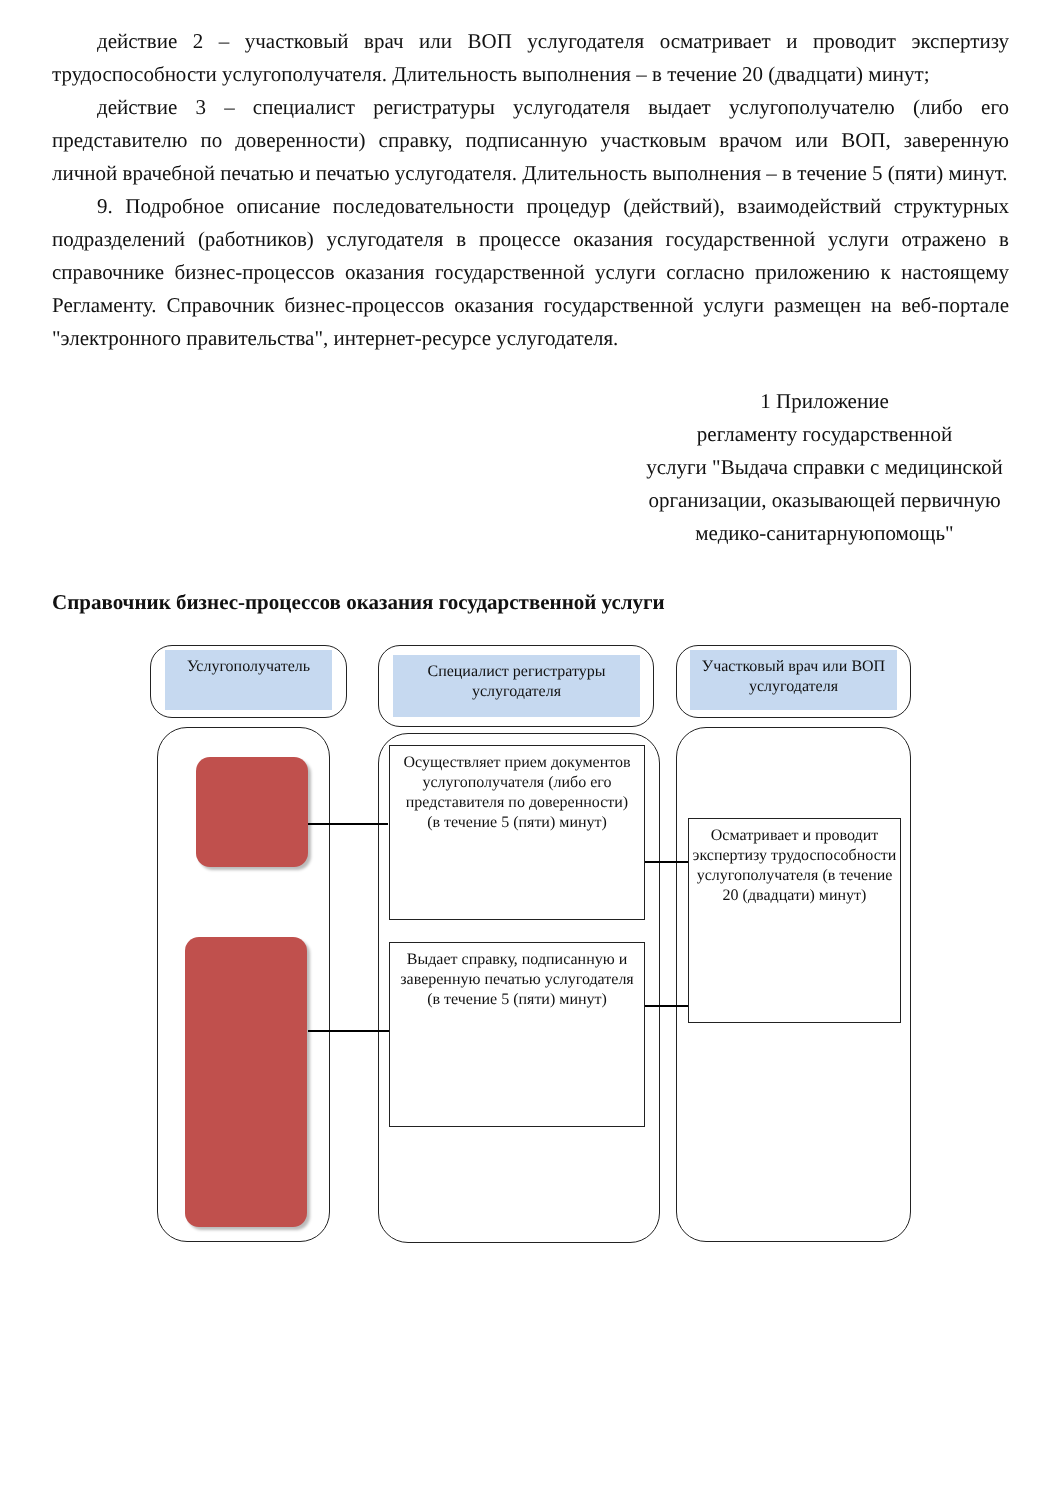действие 2 – участковый врач или ВОП услугодателя осматривает и проводит экспертизу трудоспособности услугополучателя. Длительность выполнения – в течение 20 (двадцати) минут;
действие 3 – специалист регистратуры услугодателя выдает услугополучателю (либо его представителю по доверенности) справку, подписанную участковым врачом или ВОП, заверенную личной врачебной печатью и печатью услугодателя. Длительность выполнения – в течение 5 (пяти) минут.
9. Подробное описание последовательности процедур (действий), взаимодействий структурных подразделений (работников) услугодателя в процессе оказания государственной услуги отражено в справочнике бизнес-процессов оказания государственной услуги согласно приложению к настоящему Регламенту. Справочник бизнес-процессов оказания государственной услуги размещен на веб-портале "электронного правительства", интернет-ресурсе услугодателя.
1 Приложение
регламенту государственной
услуги "Выдача справки с медицинской организации, оказывающей первичную медико-санитарнуюпомощь"
Справочник бизнес-процессов оказания государственной услуги
Услугополучатель
Специалист регистратуры услугодателя
Участковый врач или ВОП услугодателя
Осуществляет прием документов услугополучателя (либо его представителя по доверенности)
(в течение 5 (пяти) минут)
Осматривает и проводит экспертизу трудоспособности услугополучателя (в течение 20 (двадцати) минут)
Выдает справку, подписанную и заверенную печатью услугодателя
(в течение 5 (пяти) минут)